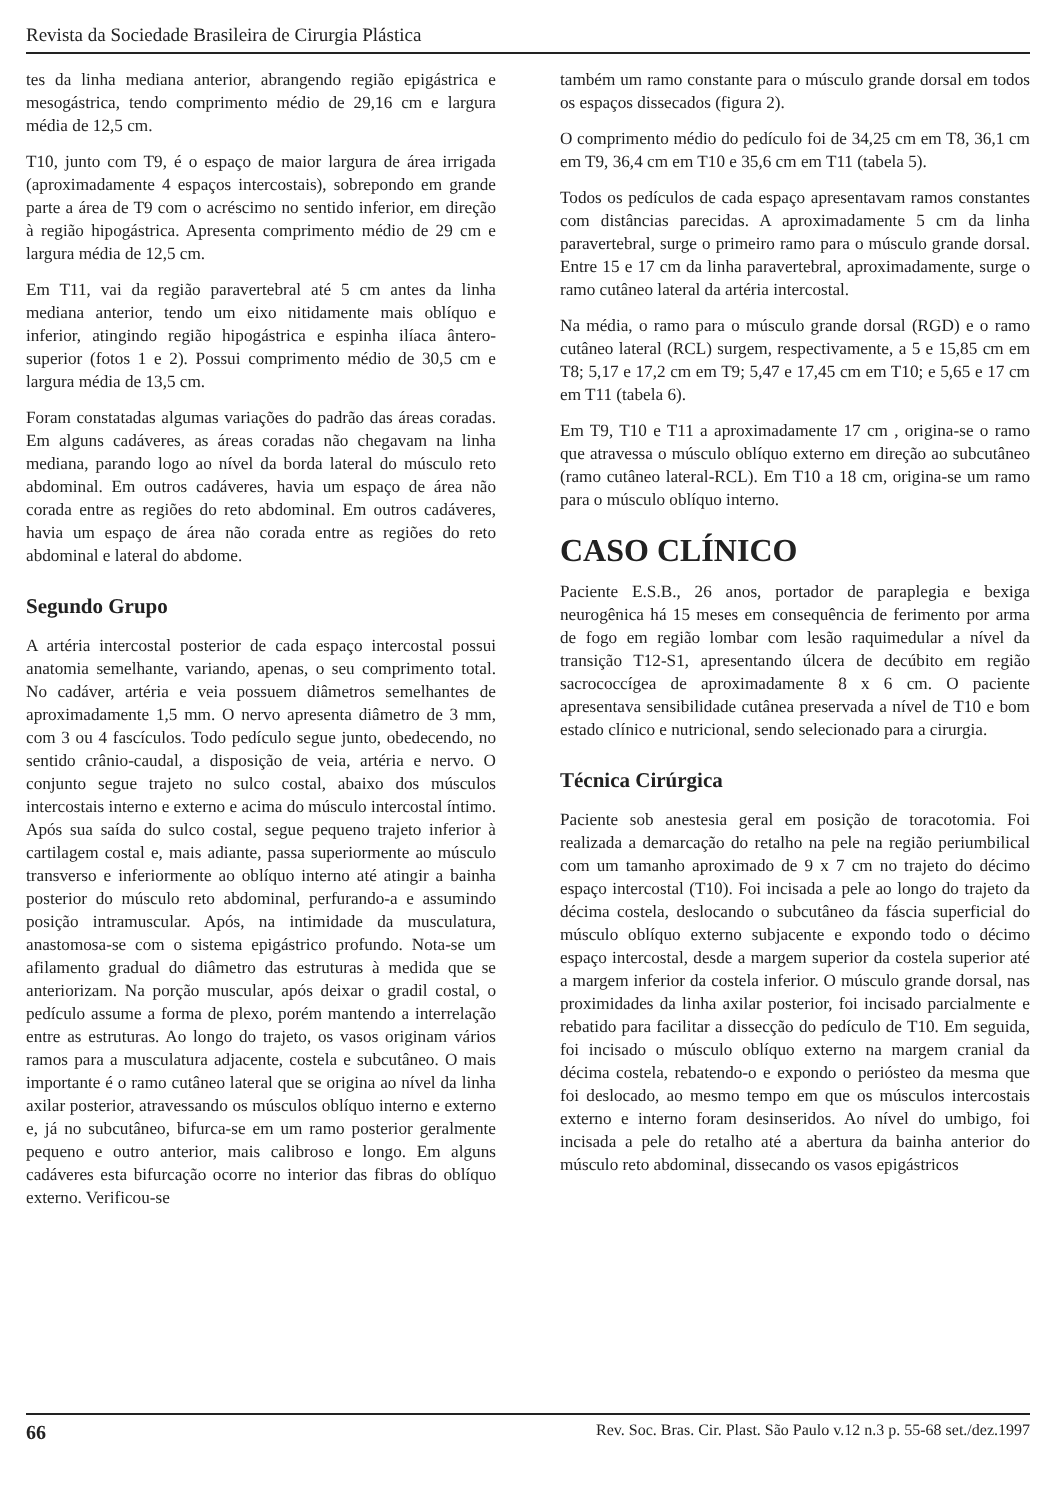Revista da Sociedade Brasileira de Cirurgia Plástica
tes da linha mediana anterior, abrangendo região epigástrica e mesogástrica, tendo comprimento médio de 29,16 cm e largura média de 12,5 cm.
T10, junto com T9, é o espaço de maior largura de área irrigada (aproximadamente 4 espaços intercostais), sobrepondo em grande parte a área de T9 com o acréscimo no sentido inferior, em direção à região hipogástrica. Apresenta comprimento médio de 29 cm e largura média de 12,5 cm.
Em T11, vai da região paravertebral até 5 cm antes da linha mediana anterior, tendo um eixo nitidamente mais oblíquo e inferior, atingindo região hipogástrica e espinha ilíaca ântero-superior (fotos 1 e 2). Possui comprimento médio de 30,5 cm e largura média de 13,5 cm.
Foram constatadas algumas variações do padrão das áreas coradas. Em alguns cadáveres, as áreas coradas não chegavam na linha mediana, parando logo ao nível da borda lateral do músculo reto abdominal. Em outros cadáveres, havia um espaço de área não corada entre as regiões do reto abdominal. Em outros cadáveres, havia um espaço de área não corada entre as regiões do reto abdominal e lateral do abdome.
Segundo Grupo
A artéria intercostal posterior de cada espaço intercostal possui anatomia semelhante, variando, apenas, o seu comprimento total. No cadáver, artéria e veia possuem diâmetros semelhantes de aproximadamente 1,5 mm. O nervo apresenta diâmetro de 3 mm, com 3 ou 4 fascículos. Todo pedículo segue junto, obedecendo, no sentido crânio-caudal, a disposição de veia, artéria e nervo. O conjunto segue trajeto no sulco costal, abaixo dos músculos intercostais interno e externo e acima do músculo intercostal íntimo. Após sua saída do sulco costal, segue pequeno trajeto inferior à cartilagem costal e, mais adiante, passa superiormente ao músculo transverso e inferiormente ao oblíquo interno até atingir a bainha posterior do músculo reto abdominal, perfurando-a e assumindo posição intramuscular. Após, na intimidade da musculatura, anastomosa-se com o sistema epigástrico profundo. Nota-se um afilamento gradual do diâmetro das estruturas à medida que se anteriorizam. Na porção muscular, após deixar o gradil costal, o pedículo assume a forma de plexo, porém mantendo a interrelação entre as estruturas. Ao longo do trajeto, os vasos originam vários ramos para a musculatura adjacente, costela e subcutâneo. O mais importante é o ramo cutâneo lateral que se origina ao nível da linha axilar posterior, atravessando os músculos oblíquo interno e externo e, já no subcutâneo, bifurca-se em um ramo posterior geralmente pequeno e outro anterior, mais calibroso e longo. Em alguns cadáveres esta bifurcação ocorre no interior das fibras do oblíquo externo. Verificou-se
também um ramo constante para o músculo grande dorsal em todos os espaços dissecados (figura 2).
O comprimento médio do pedículo foi de 34,25 cm em T8, 36,1 cm em T9, 36,4 cm em T10 e 35,6 cm em T11 (tabela 5).
Todos os pedículos de cada espaço apresentavam ramos constantes com distâncias parecidas. A aproximadamente 5 cm da linha paravertebral, surge o primeiro ramo para o músculo grande dorsal. Entre 15 e 17 cm da linha paravertebral, aproximadamente, surge o ramo cutâneo lateral da artéria intercostal.
Na média, o ramo para o músculo grande dorsal (RGD) e o ramo cutâneo lateral (RCL) surgem, respectivamente, a 5 e 15,85 cm em T8; 5,17 e 17,2 cm em T9; 5,47 e 17,45 cm em T10; e 5,65 e 17 cm em T11 (tabela 6).
Em T9, T10 e T11 a aproximadamente 17 cm , origina-se o ramo que atravessa o músculo oblíquo externo em direção ao subcutâneo (ramo cutâneo lateral-RCL). Em T10 a 18 cm, origina-se um ramo para o músculo oblíquo interno.
CASO CLÍNICO
Paciente E.S.B., 26 anos, portador de paraplegia e bexiga neurogênica há 15 meses em consequência de ferimento por arma de fogo em região lombar com lesão raquimedular a nível da transição T12-S1, apresentando úlcera de decúbito em região sacrococcígea de aproximadamente 8 x 6 cm. O paciente apresentava sensibilidade cutânea preservada a nível de T10 e bom estado clínico e nutricional, sendo selecionado para a cirurgia.
Técnica Cirúrgica
Paciente sob anestesia geral em posição de toracotomia. Foi realizada a demarcação do retalho na pele na região periumbilical com um tamanho aproximado de 9 x 7 cm no trajeto do décimo espaço intercostal (T10). Foi incisada a pele ao longo do trajeto da décima costela, deslocando o subcutâneo da fáscia superficial do músculo oblíquo externo subjacente e expondo todo o décimo espaço intercostal, desde a margem superior da costela superior até a margem inferior da costela inferior. O músculo grande dorsal, nas proximidades da linha axilar posterior, foi incisado parcialmente e rebatido para facilitar a dissecção do pedículo de T10. Em seguida, foi incisado o músculo oblíquo externo na margem cranial da décima costela, rebatendo-o e expondo o periósteo da mesma que foi deslocado, ao mesmo tempo em que os músculos intercostais externo e interno foram desinseridos. Ao nível do umbigo, foi incisada a pele do retalho até a abertura da bainha anterior do músculo reto abdominal, dissecando os vasos epigástricos
66 Rev. Soc. Bras. Cir. Plast. São Paulo v.12 n.3 p. 55-68 set./dez.1997